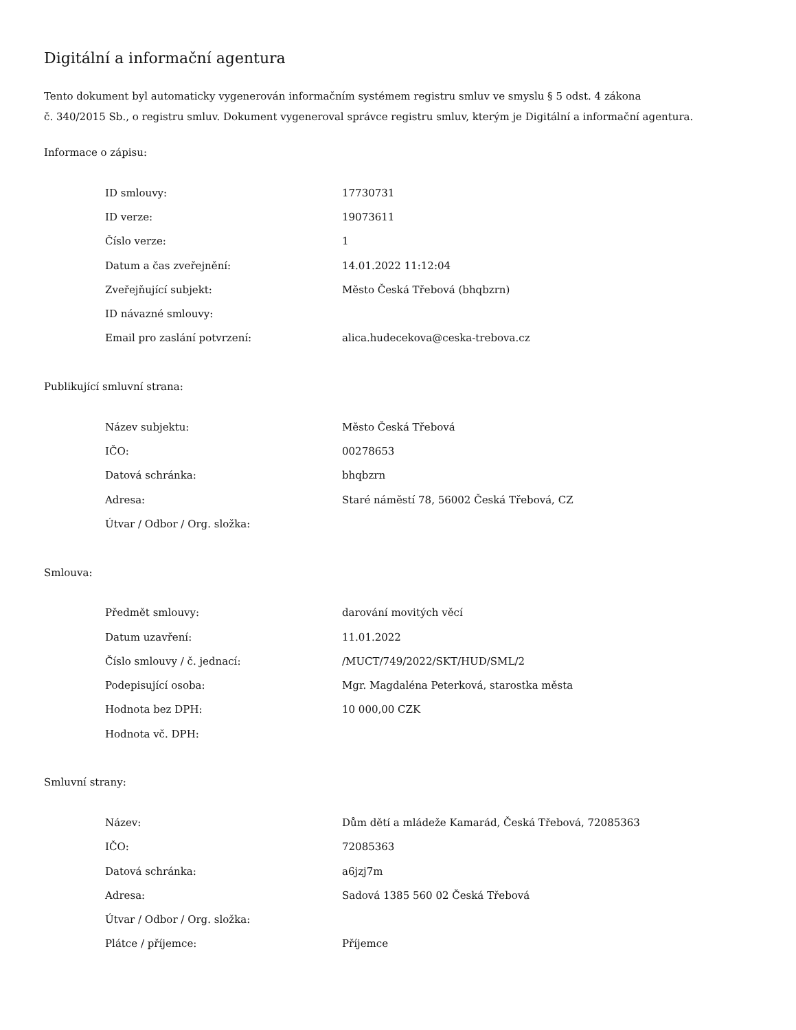Digitální a informační agentura
Tento dokument byl automaticky vygenerován informačním systémem registru smluv ve smyslu § 5 odst. 4 zákona
č. 340/2015 Sb., o registru smluv. Dokument vygeneroval správce registru smluv, kterým je Digitální a informační agentura.
Informace o zápisu:
| ID smlouvy: | 17730731 |
| ID verze: | 19073611 |
| Číslo verze: | 1 |
| Datum a čas zveřejnění: | 14.01.2022 11:12:04 |
| Zveřejňující subjekt: | Město Česká Třebová (bhqbzrn) |
| ID návazné smlouvy: | |
| Email pro zaslání potvrzení: | alica.hudecekova@ceska-trebova.cz |
Publikující smluvní strana:
| Název subjektu: | Město Česká Třebová |
| IČO: | 00278653 |
| Datová schránka: | bhqbzrn |
| Adresa: | Staré náměstí 78, 56002 Česká Třebová, CZ |
| Útvar / Odbor / Org. složka: | |
Smlouva:
| Předmět smlouvy: | darování movitých věcí |
| Datum uzavření: | 11.01.2022 |
| Číslo smlouvy / č. jednací: | /MUCT/749/2022/SKT/HUD/SML/2 |
| Podepisující osoba: | Mgr. Magdaléna Peterková, starostka města |
| Hodnota bez DPH: | 10 000,00 CZK |
| Hodnota vč. DPH: | |
Smluvní strany:
| Název: | Dům dětí a mládeže Kamarád, Česká Třebová, 72085363 |
| IČO: | 72085363 |
| Datová schránka: | a6jzj7m |
| Adresa: | Sadová 1385 560 02 Česká Třebová |
| Útvar / Odbor / Org. složka: | |
| Plátce / příjemce: | Příjemce |